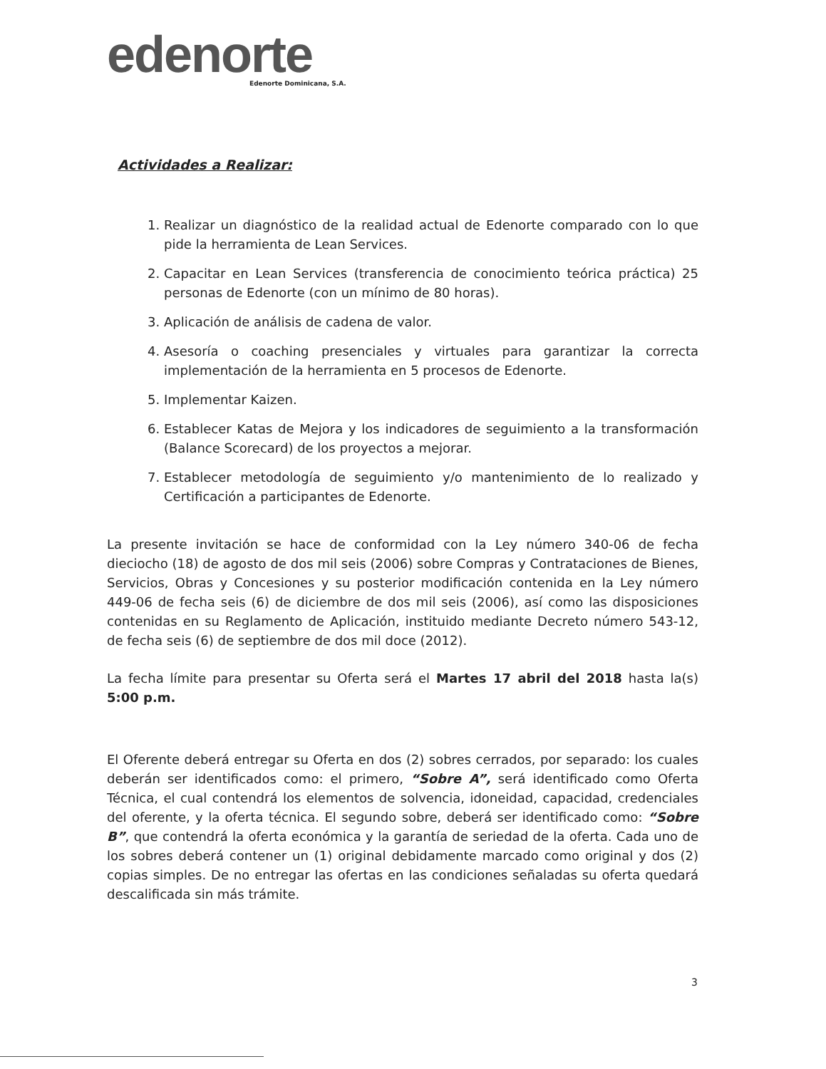edenorte
Edenorte Dominicana, S.A.
Actividades a Realizar:
1. Realizar un diagnóstico de la realidad actual de Edenorte comparado con lo que pide la herramienta de Lean Services.
2. Capacitar en Lean Services (transferencia de conocimiento teórica práctica) 25 personas de Edenorte (con un mínimo de 80 horas).
3. Aplicación de análisis de cadena de valor.
4. Asesoría o coaching presenciales y virtuales para garantizar la correcta implementación de la herramienta en 5 procesos de Edenorte.
5. Implementar Kaizen.
6. Establecer Katas de Mejora y los indicadores de seguimiento a la transformación (Balance Scorecard) de los proyectos a mejorar.
7. Establecer metodología de seguimiento y/o mantenimiento de lo realizado y Certificación a participantes de Edenorte.
La presente invitación se hace de conformidad con la Ley número 340-06 de fecha dieciocho (18) de agosto de dos mil seis (2006) sobre Compras y Contrataciones de Bienes, Servicios, Obras y Concesiones y su posterior modificación contenida en la Ley número 449-06 de fecha seis (6) de diciembre de dos mil seis (2006), así como las disposiciones contenidas en su Reglamento de Aplicación, instituido mediante Decreto número 543-12, de fecha seis (6) de septiembre de dos mil doce (2012).
La fecha límite para presentar su Oferta será el Martes 17 abril del 2018 hasta la(s) 5:00 p.m.
El Oferente deberá entregar su Oferta en dos (2) sobres cerrados, por separado: los cuales deberán ser identificados como: el primero, “Sobre A”, será identificado como Oferta Técnica, el cual contendrá los elementos de solvencia, idoneidad, capacidad, credenciales del oferente, y la oferta técnica. El segundo sobre, deberá ser identificado como: “Sobre B”, que contendrá la oferta económica y la garantía de seriedad de la oferta. Cada uno de los sobres deberá contener un (1) original debidamente marcado como original y dos (2) copias simples. De no entregar las ofertas en las condiciones señaladas su oferta quedará descalificada sin más trámite.
3